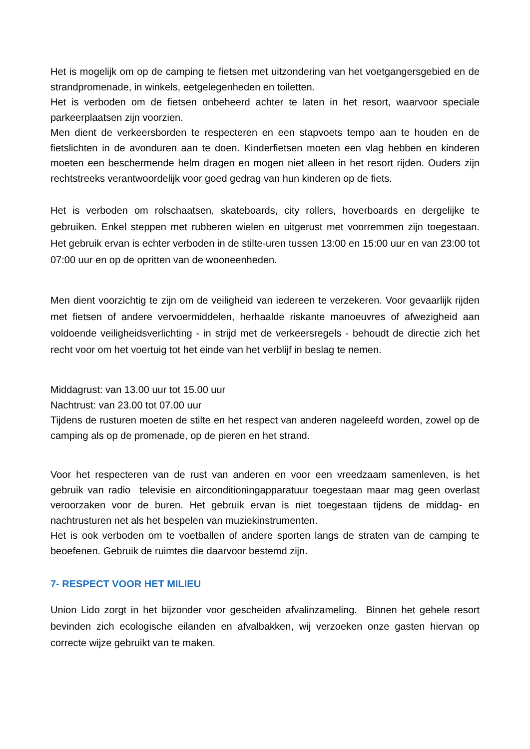Het is mogelijk om op de camping te fietsen met uitzondering van het voetgangersgebied en de strandpromenade, in winkels, eetgelegenheden en toiletten.
Het is verboden om de fietsen onbeheerd achter te laten in het resort, waarvoor speciale parkeerplaatsen zijn voorzien.
Men dient de verkeersborden te respecteren en een stapvoets tempo aan te houden en de fietslichten in de avonduren aan te doen. Kinderfietsen moeten een vlag hebben en kinderen moeten een beschermende helm dragen en mogen niet alleen in het resort rijden. Ouders zijn rechtstreeks verantwoordelijk voor goed gedrag van hun kinderen op de fiets.
Het is verboden om rolschaatsen, skateboards, city rollers, hoverboards en dergelijke te gebruiken. Enkel steppen met rubberen wielen en uitgerust met voorremmen zijn toegestaan. Het gebruik ervan is echter verboden in de stilte-uren tussen 13:00 en 15:00 uur en van 23:00 tot 07:00 uur en op de opritten van de wooneenheden.
Men dient voorzichtig te zijn om de veiligheid van iedereen te verzekeren. Voor gevaarlijk rijden met fietsen of andere vervoermiddelen, herhaalde riskante manoeuvres of afwezigheid aan voldoende veiligheidsverlichting - in strijd met de verkeersregels - behoudt de directie zich het recht voor om het voertuig tot het einde van het verblijf in beslag te nemen.
Middagrust: van 13.00 uur tot 15.00 uur
Nachtrust: van 23.00 tot 07.00 uur
Tijdens de rusturen moeten de stilte en het respect van anderen nageleefd worden, zowel op de camping als op de promenade, op de pieren en het strand.
Voor het respecteren van de rust van anderen en voor een vreedzaam samenleven, is het gebruik van radio televisie en airconditioningapparatuur toegestaan maar mag geen overlast veroorzaken voor de buren. Het gebruik ervan is niet toegestaan tijdens de middag- en nachtrusturen net als het bespelen van muziekinstrumenten.
Het is ook verboden om te voetballen of andere sporten langs de straten van de camping te beoefenen. Gebruik de ruimtes die daarvoor bestemd zijn.
7- RESPECT VOOR HET MILIEU
Union Lido zorgt in het bijzonder voor gescheiden afvalinzameling. Binnen het gehele resort bevinden zich ecologische eilanden en afvalbakken, wij verzoeken onze gasten hiervan op correcte wijze gebruikt van te maken.